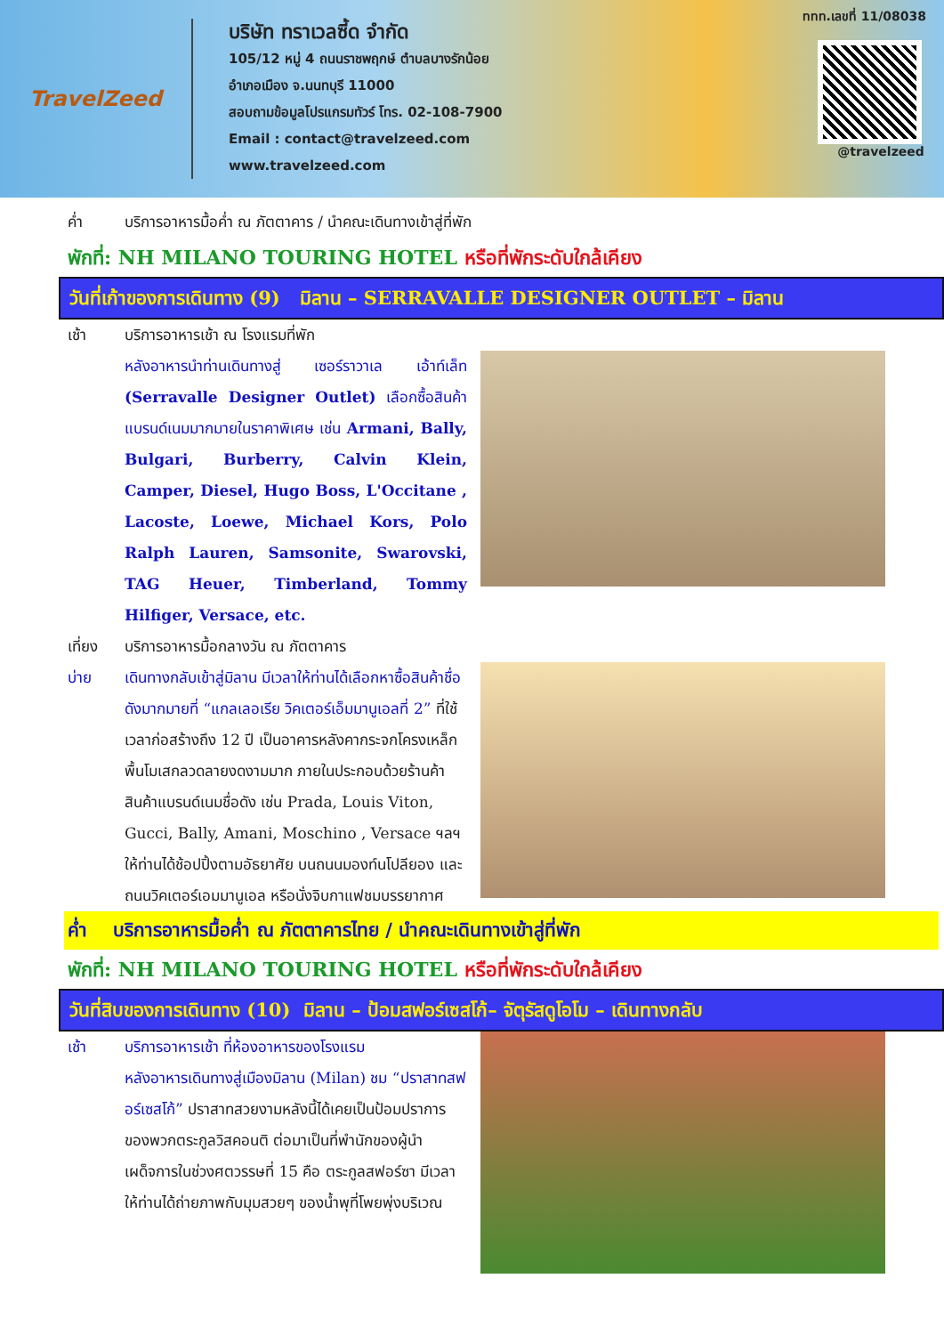TravelZeed
บริษัท ทราเวลซี้ด จำกัด
105/12 หมู่ 4 ถนนราชพฤกษ์ ตำบลบางรักน้อย
อำเภอเมือง จ.นนทบุรี 11000
สอบถามข้อมูลโปรแกรมทัวร์ โทร. 02-108-7900
Email : contact@travelzeed.com
www.travelzeed.com
@travelzeed
ททท.เลขที่ 11/08038
ค่ำ บริการอาหารมื้อค่ำ ณ ภัตตาคาร / นำคณะเดินทางเข้าสู่ที่พัก
พักที่: NH MILANO TOURING HOTEL หรือที่พักระดับใกล้เคียง
วันที่เก้าของการเดินทาง (9) มิลาน – SERRAVALLE DESIGNER OUTLET – มิลาน
เช้า บริการอาหารเช้า ณ โรงแรมที่พัก
หลังอาหารนำท่านเดินทางสู่ เซอร์ราวาเล เอ้าท์เล็ท (Serravalle Designer Outlet) เลือกซื้อสินค้าแบรนด์เนมมากมายในราคาพิเศษ เช่น Armani, Bally, Bulgari, Burberry, Calvin Klein, Camper, Diesel, Hugo Boss, L'Occitane , Lacoste, Loewe, Michael Kors, Polo Ralph Lauren, Samsonite, Swarovski, TAG Heuer, Timberland, Tommy Hilfiger, Versace, etc.
เที่ยง บริการอาหารมื้อกลางวัน ณ ภัตตาคาร
บ่าย เดินทางกลับเข้าสู่มิลาน มีเวลาให้ท่านได้เลือกหาซื้อสินค้าชื่อดังมากมายที่ “แกลเลอเรีย วิคเตอร์เอ็มมานูเอลที่ 2” ที่ใช้เวลาก่อสร้างถึง 12 ปี เป็นอาคารหลังคากระจกโครงเหล็กพื้นโมเสกลวดลายงดงามมาก ภายในประกอบด้วยร้านค้าสินค้าแบรนด์เนมชื่อดัง เช่น Prada, Louis Viton, Gucci, Bally, Amani, Moschino , Versace ฯลฯ ให้ท่านได้ช้อปปิ้งตามอัธยาศัย บนถนนมองท์นโปลียอง และถนนวิคเตอร์เอมมานูเอล หรือนั่งจิบกาแฟชมบรรยากาศ
ค่ำ บริการอาหารมื้อค่ำ ณ ภัตตาคารไทย / นำคณะเดินทางเข้าสู่ที่พัก
พักที่: NH MILANO TOURING HOTEL หรือที่พักระดับใกล้เคียง
วันที่สิบของการเดินทาง (10) มิลาน – ป้อมสฟอร์เซสโก้– จัตุรัสดูโอโม – เดินทางกลับ
เช้า บริการอาหารเช้า ที่ห้องอาหารของโรงแรม
หลังอาหารเดินทางสู่เมืองมิลาน (Milan) ชม “ปราสาทสฟอร์เซสโก้” ปราสาทสวยงามหลังนี้ได้เคยเป็นป้อมปราการของพวกตระกูลวิสคอนติ ต่อมาเป็นที่พำนักของผู้นำเผด็จการในช่วงศตวรรษที่ 15 คือ ตระกูลสฟอร์ซา มีเวลาให้ท่านได้ถ่ายภาพกับมุมสวยๆ ของน้ำพุที่โพยพุ่งบริเวณ